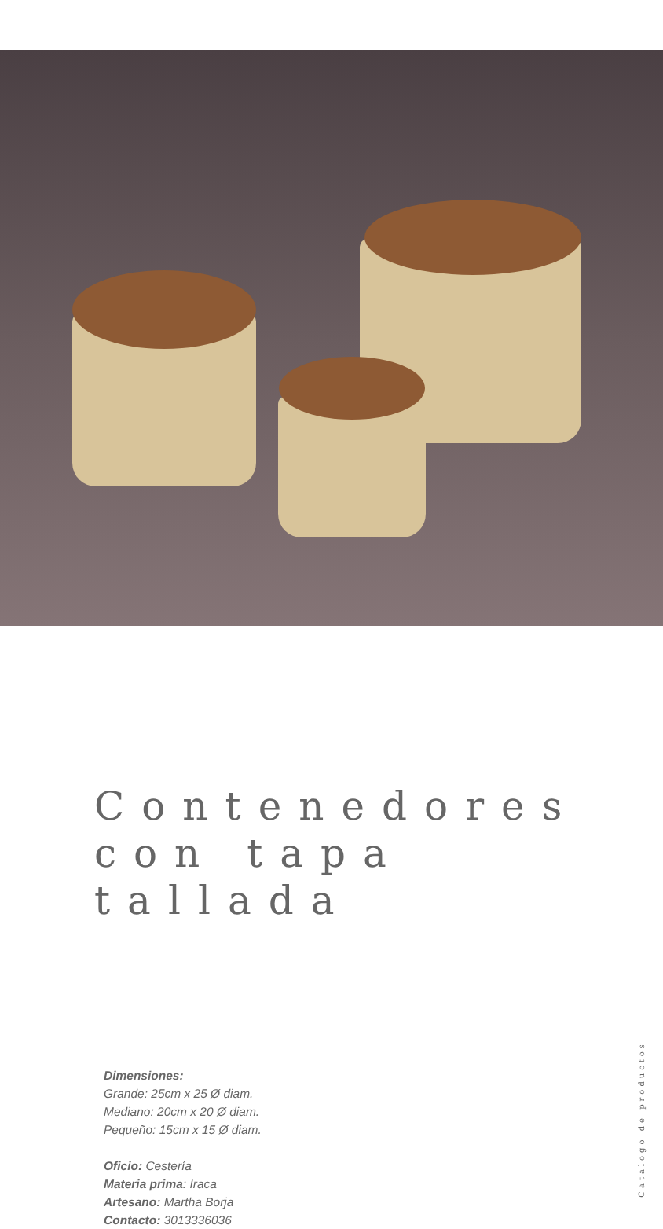Contenedores con tapa tallada
Dimensiones:
Grande: 25cm x 25 Ø diam.
Mediano: 20cm x 20 Ø diam.
Pequeño: 15cm x 15 Ø diam.
Oficio: Cestería
Materia prima: Iraca
Artesano: Martha Borja
Contacto: 3013336036
Catalogo de productos